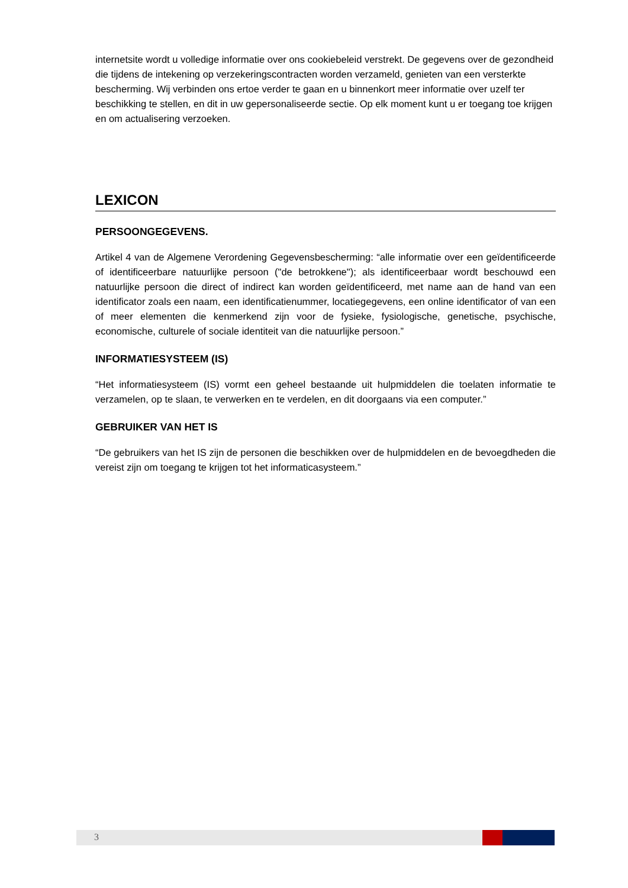internetsite wordt u volledige informatie over ons cookiebeleid verstrekt. De gegevens over de gezondheid die tijdens de intekening op verzekeringscontracten worden verzameld, genieten van een versterkte bescherming. Wij verbinden ons ertoe verder te gaan en u binnenkort meer informatie over uzelf ter beschikking te stellen, en dit in uw gepersonaliseerde sectie. Op elk moment kunt u er toegang toe krijgen en om actualisering verzoeken.
LEXICON
PERSOONGEGEVENS.
Artikel 4 van de Algemene Verordening Gegevensbescherming: “alle informatie over een geïdentificeerde of identificeerbare natuurlijke persoon ("de betrokkene"); als identificeerbaar wordt beschouwd een natuurlijke persoon die direct of indirect kan worden geïdentificeerd, met name aan de hand van een identificator zoals een naam, een identificatienummer, locatiegegevens, een online identificator of van een of meer elementen die kenmerkend zijn voor de fysieke, fysiologische, genetische, psychische, economische, culturele of sociale identiteit van die natuurlijke persoon.”
INFORMATIESYSTEEM (IS)
“Het informatiesysteem (IS) vormt een geheel bestaande uit hulpmiddelen die toelaten informatie te verzamelen, op te slaan, te verwerken en te verdelen, en dit doorgaans via een computer.”
GEBRUIKER VAN HET IS
“De gebruikers van het IS zijn de personen die beschikken over de hulpmiddelen en de bevoegdheden die vereist zijn om toegang te krijgen tot het informaticasysteem.”
3